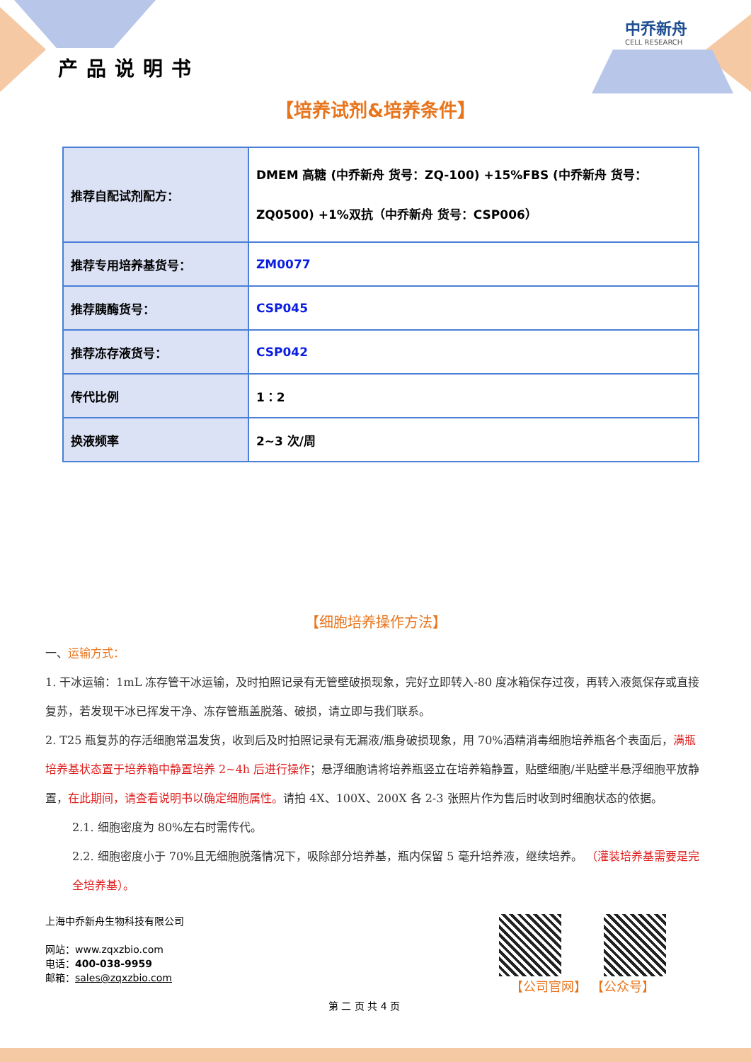中乔新舟
CELL RESEARCH
产品说明书
【培养试剂&培养条件】
| 推荐自配试剂配方： | DMEM 高糖 (中乔新舟 货号：ZQ-100) +15%FBS (中乔新舟 货号：ZQ0500) +1%双抗（中乔新舟 货号：CSP006） |
| 推荐专用培养基货号： | ZM0077 |
| 推荐胰酶货号： | CSP045 |
| 推荐冻存液货号： | CSP042 |
| 传代比例 | 1：2 |
| 换液频率 | 2~3 次/周 |
【细胞培养操作方法】
一、运输方式：
1. 干冰运输：1mL 冻存管干冰运输，及时拍照记录有无管壁破损现象，完好立即转入-80 度冰箱保存过夜，再转入液氮保存或直接复苏，若发现干冰已挥发干净、冻存管瓶盖脱落、破损，请立即与我们联系。
2. T25 瓶复苏的存活细胞常温发货，收到后及时拍照记录有无漏液/瓶身破损现象，用 70%酒精消毒细胞培养瓶各个表面后，满瓶培养基状态置于培养箱中静置培养 2~4h 后进行操作；悬浮细胞请将培养瓶竖立在培养箱静置，贴壁细胞/半贴壁半悬浮细胞平放静置，在此期间，请查看说明书以确定细胞属性。请拍 4X、100X、200X 各 2-3 张照片作为售后时收到时细胞状态的依据。
2.1. 细胞密度为 80%左右时需传代。
2.2. 细胞密度小于 70%且无细胞脱落情况下，吸除部分培养基，瓶内保留 5 毫升培养液，继续培养。 （灌装培养基需要是完全培养基）。
上海中乔新舟生物科技有限公司
网站：www.zqxzbio.com
电话：400-038-9959
邮箱：sales@zqxzbio.com
第 二 页 共 4 页
【公司官网】 【公众号】